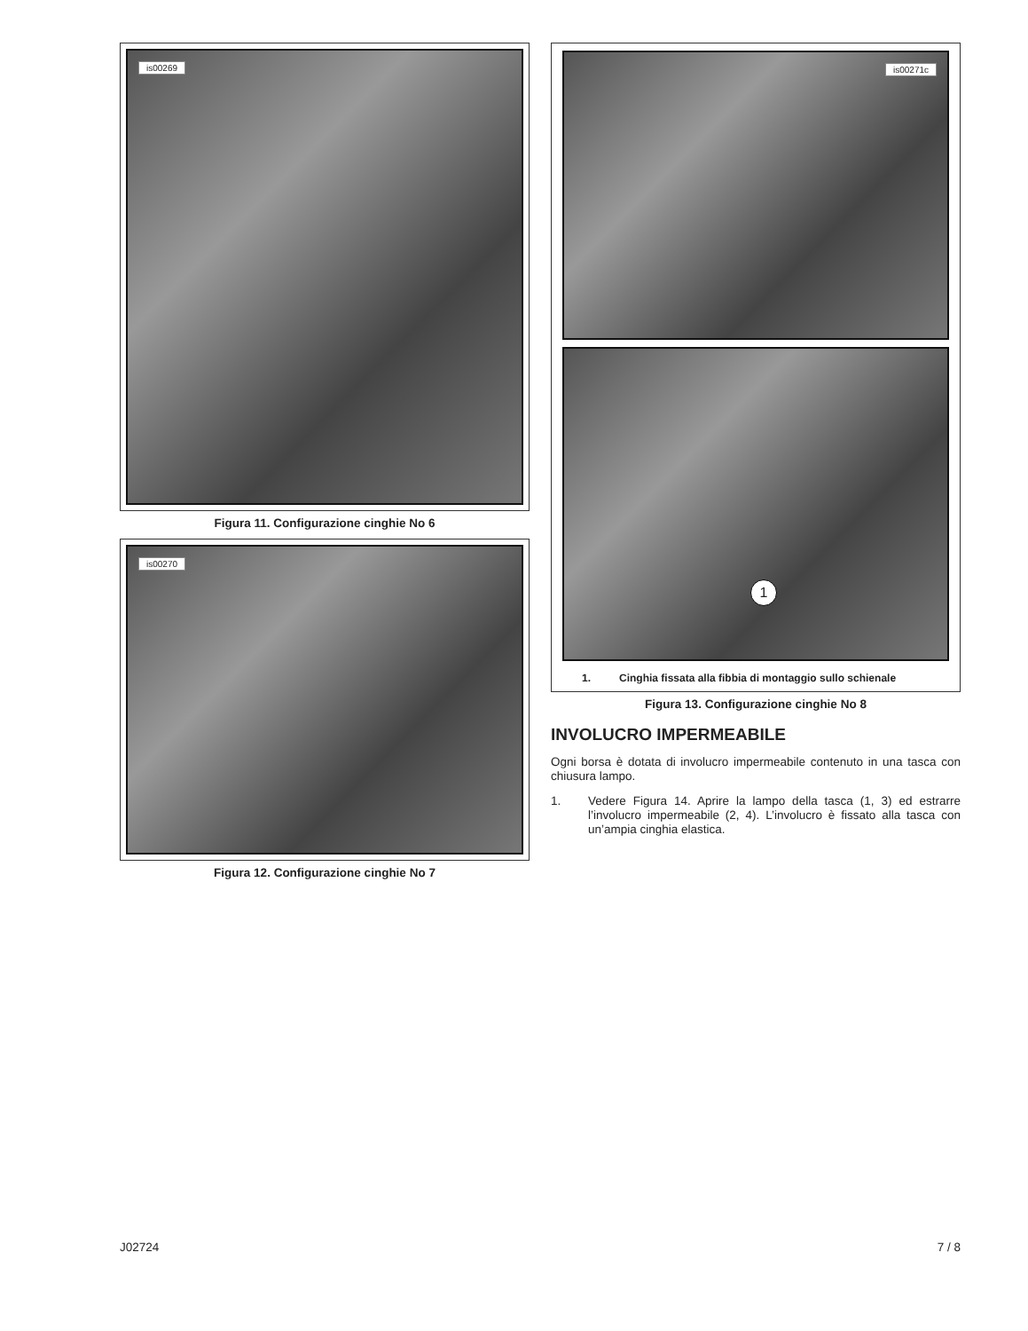is00269
Figura 11. Configurazione cinghie No 6
is00270
Figura 12. Configurazione cinghie No 7
is00271c
1
1. Cinghia fissata alla fibbia di montaggio sullo schienale
Figura 13. Configurazione cinghie No 8
INVOLUCRO IMPERMEABILE
Ogni borsa è dotata di involucro impermeabile contenuto in una tasca con chiusura lampo.
1. Vedere Figura 14. Aprire la lampo della tasca (1, 3) ed estrarre l’involucro impermeabile (2, 4). L’involucro è fissato alla tasca con un’ampia cinghia elastica.
J02724 7 / 8